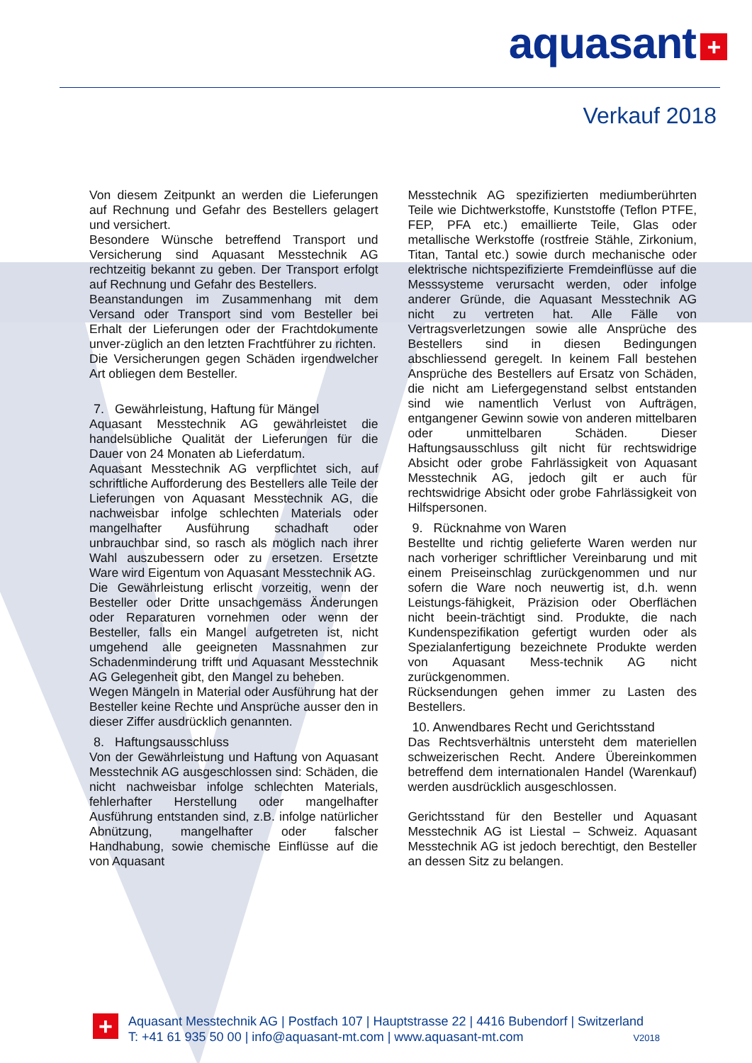aquasant +
Verkauf 2018
Von diesem Zeitpunkt an werden die Lieferungen auf Rechnung und Gefahr des Bestellers gelagert und versichert.
Besondere Wünsche betreffend Transport und Versicherung sind Aquasant Messtechnik AG rechtzeitig bekannt zu geben. Der Transport erfolgt auf Rechnung und Gefahr des Bestellers.
Beanstandungen im Zusammenhang mit dem Versand oder Transport sind vom Besteller bei Erhalt der Lieferungen oder der Frachtdokumente unver-züglich an den letzten Frachtführer zu richten.
Die Versicherungen gegen Schäden irgendwelcher Art obliegen dem Besteller.
7. Gewährleistung, Haftung für Mängel
Aquasant Messtechnik AG gewährleistet die handelsübliche Qualität der Lieferungen für die Dauer von 24 Monaten ab Lieferdatum.
Aquasant Messtechnik AG verpflichtet sich, auf schriftliche Aufforderung des Bestellers alle Teile der Lieferungen von Aquasant Messtechnik AG, die nachweisbar infolge schlechten Materials oder mangelhafter Ausführung schadhaft oder unbrauchbar sind, so rasch als möglich nach ihrer Wahl auszubessern oder zu ersetzen. Ersetzte Ware wird Eigentum von Aquasant Messtechnik AG.
Die Gewährleistung erlischt vorzeitig, wenn der Besteller oder Dritte unsachgemäss Änderungen oder Reparaturen vornehmen oder wenn der Besteller, falls ein Mangel aufgetreten ist, nicht umgehend alle geeigneten Massnahmen zur Schadenminderung trifft und Aquasant Messtechnik AG Gelegenheit gibt, den Mangel zu beheben.
Wegen Mängeln in Material oder Ausführung hat der Besteller keine Rechte und Ansprüche ausser den in dieser Ziffer ausdrücklich genannten.
8. Haftungsausschluss
Von der Gewährleistung und Haftung von Aquasant Messtechnik AG ausgeschlossen sind: Schäden, die nicht nachweisbar infolge schlechten Materials, fehlerhafter Herstellung oder mangelhafter Ausführung entstanden sind, z.B. infolge natürlicher Abnützung, mangelhafter oder falscher Handhabung, sowie chemische Einflüsse auf die von Aquasant
Messtechnik AG spezifizierten mediumberührten Teile wie Dichtwerkstoffe, Kunststoffe (Teflon PTFE, FEP, PFA etc.) emaillierte Teile, Glas oder metallische Werkstoffe (rostfreie Stähle, Zirkonium, Titan, Tantal etc.) sowie durch mechanische oder elektrische nichtspezifizierte Fremdeinflüsse auf die Messsysteme verursacht werden, oder infolge anderer Gründe, die Aquasant Messtechnik AG nicht zu vertreten hat. Alle Fälle von Vertragsverletzungen sowie alle Ansprüche des Bestellers sind in diesen Bedingungen abschliessend geregelt. In keinem Fall bestehen Ansprüche des Bestellers auf Ersatz von Schäden, die nicht am Liefergegenstand selbst entstanden sind wie namentlich Verlust von Aufträgen, entgangener Gewinn sowie von anderen mittelbaren oder unmittelbaren Schäden. Dieser Haftungsausschluss gilt nicht für rechtswidrige Absicht oder grobe Fahrlässigkeit von Aquasant Messtechnik AG, jedoch gilt er auch für rechtswidrige Absicht oder grobe Fahrlässigkeit von Hilfspersonen.
9. Rücknahme von Waren
Bestellte und richtig gelieferte Waren werden nur nach vorheriger schriftlicher Vereinbarung und mit einem Preiseinschlag zurückgenommen und nur sofern die Ware noch neuwertig ist, d.h. wenn Leistungs-fähigkeit, Präzision oder Oberflächen nicht beein-trächtigt sind. Produkte, die nach Kundenspezifikation gefertigt wurden oder als Spezialanfertigung bezeichnete Produkte werden von Aquasant Mess-technik AG nicht zurückgenommen.
Rücksendungen gehen immer zu Lasten des Bestellers.
10. Anwendbares Recht und Gerichtsstand
Das Rechtsverhältnis untersteht dem materiellen schweizerischen Recht. Andere Übereinkommen betreffend dem internationalen Handel (Warenkauf) werden ausdrücklich ausgeschlossen.
Gerichtsstand für den Besteller und Aquasant Messtechnik AG ist Liestal – Schweiz. Aquasant Messtechnik AG ist jedoch berechtigt, den Besteller an dessen Sitz zu belangen.
+
Aquasant Messtechnik AG | Postfach 107 | Hauptstrasse 22 | 4416 Bubendorf | Switzerland
T: +41 61 935 50 00 | info@aquasant-mt.com | www.aquasant-mt.com V2018